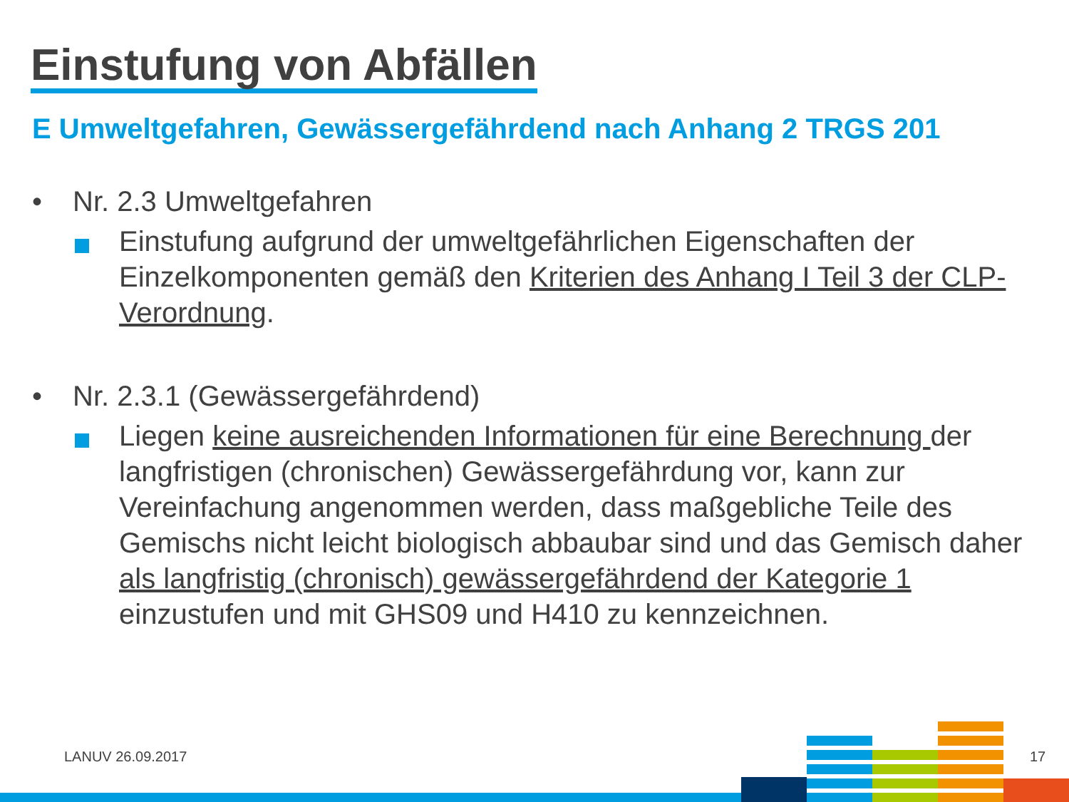Einstufung von Abfällen
E Umweltgefahren, Gewässergefährdend nach Anhang 2 TRGS 201
• Nr. 2.3 Umweltgefahren
Einstufung aufgrund der umweltgefährlichen Eigenschaften der Einzelkomponenten gemäß den Kriterien des Anhang I Teil 3 der CLP-Verordnung.
• Nr. 2.3.1 (Gewässergefährdend)
Liegen keine ausreichenden Informationen für eine Berechnung der langfristigen (chronischen) Gewässergefährdung vor, kann zur Vereinfachung angenommen werden, dass maßgebliche Teile des Gemischs nicht leicht biologisch abbaubar sind und das Gemisch daher als langfristig (chronisch) gewässergefährdend der Kategorie 1 einzustufen und mit GHS09 und H410 zu kennzeichnen.
LANUV 26.09.2017 17